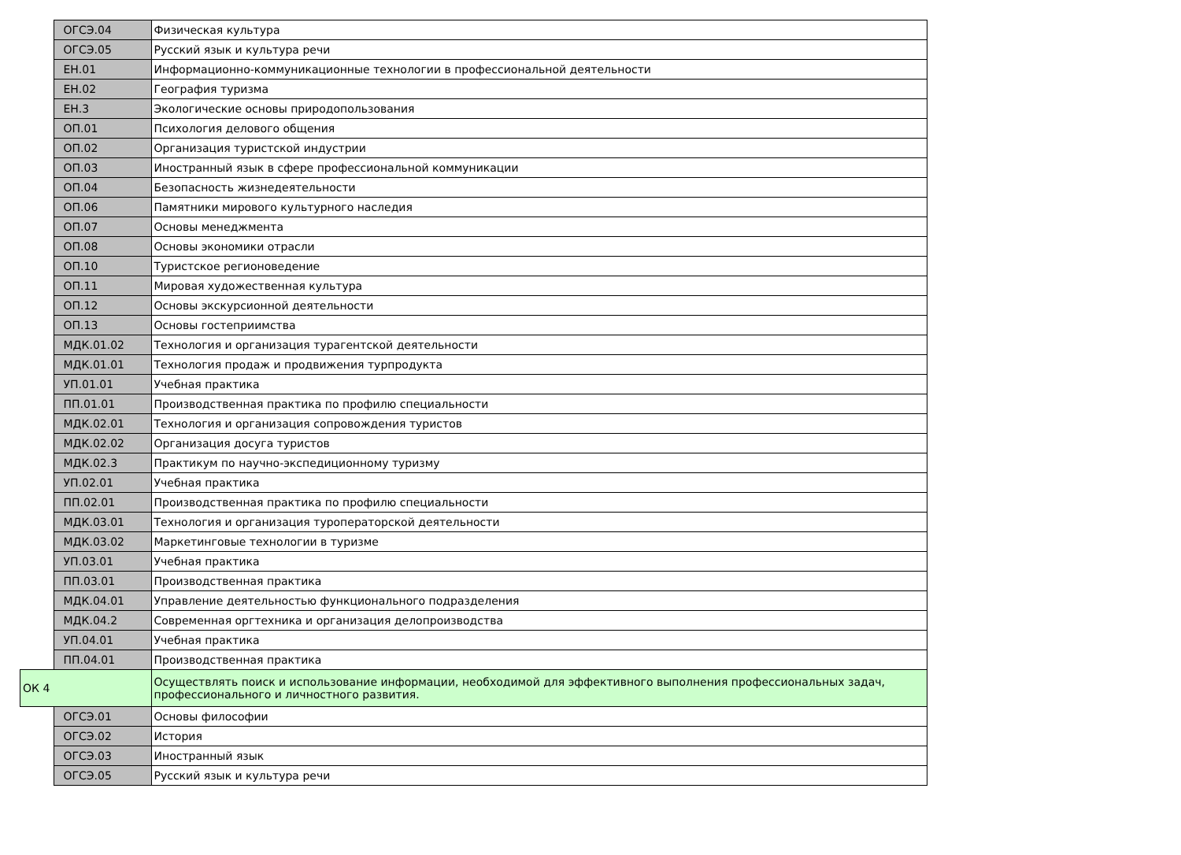| | ОГСЭ.04 | Физическая культура |
| | ОГСЭ.05 | Русский язык и культура речи |
| | ЕН.01 | Информационно-коммуникационные технологии в профессиональной деятельности |
| | ЕН.02 | География туризма |
| | ЕН.3 | Экологические основы природопользования |
| | ОП.01 | Психология делового общения |
| | ОП.02 | Организация туристской индустрии |
| | ОП.03 | Иностранный язык в сфере профессиональной коммуникации |
| | ОП.04 | Безопасность жизнедеятельности |
| | ОП.06 | Памятники мирового культурного наследия |
| | ОП.07 | Основы менеджмента |
| | ОП.08 | Основы экономики отрасли |
| | ОП.10 | Туристское регионоведение |
| | ОП.11 | Мировая художественная культура |
| | ОП.12 | Основы экскурсионной деятельности |
| | ОП.13 | Основы гостеприимства |
| | МДК.01.02 | Технология и организация турагентской деятельности |
| | МДК.01.01 | Технология продаж и продвижения турпродукта |
| | УП.01.01 | Учебная практика |
| | ПП.01.01 | Производственная практика по профилю специальности |
| | МДК.02.01 | Технология и организация сопровождения туристов |
| | МДК.02.02 | Организация досуга туристов |
| | МДК.02.3 | Практикум по научно-экспедиционному туризму |
| | УП.02.01 | Учебная практика |
| | ПП.02.01 | Производственная практика по профилю специальности |
| | МДК.03.01 | Технология и организация туроператорской деятельности |
| | МДК.03.02 | Маркетинговые технологии в туризме |
| | УП.03.01 | Учебная практика |
| | ПП.03.01 | Производственная практика |
| | МДК.04.01 | Управление деятельностью функционального подразделения |
| | МДК.04.2 | Современная оргтехника и организация делопроизводства |
| | УП.04.01 | Учебная практика |
| | ПП.04.01 | Производственная практика |
| ОК 4 | | Осуществлять поиск и использование информации, необходимой для эффективного выполнения профессиональных задач, профессионального и личностного развития. |
| | ОГСЭ.01 | Основы философии |
| | ОГСЭ.02 | История |
| | ОГСЭ.03 | Иностранный язык |
| | ОГСЭ.05 | Русский язык и культура речи |